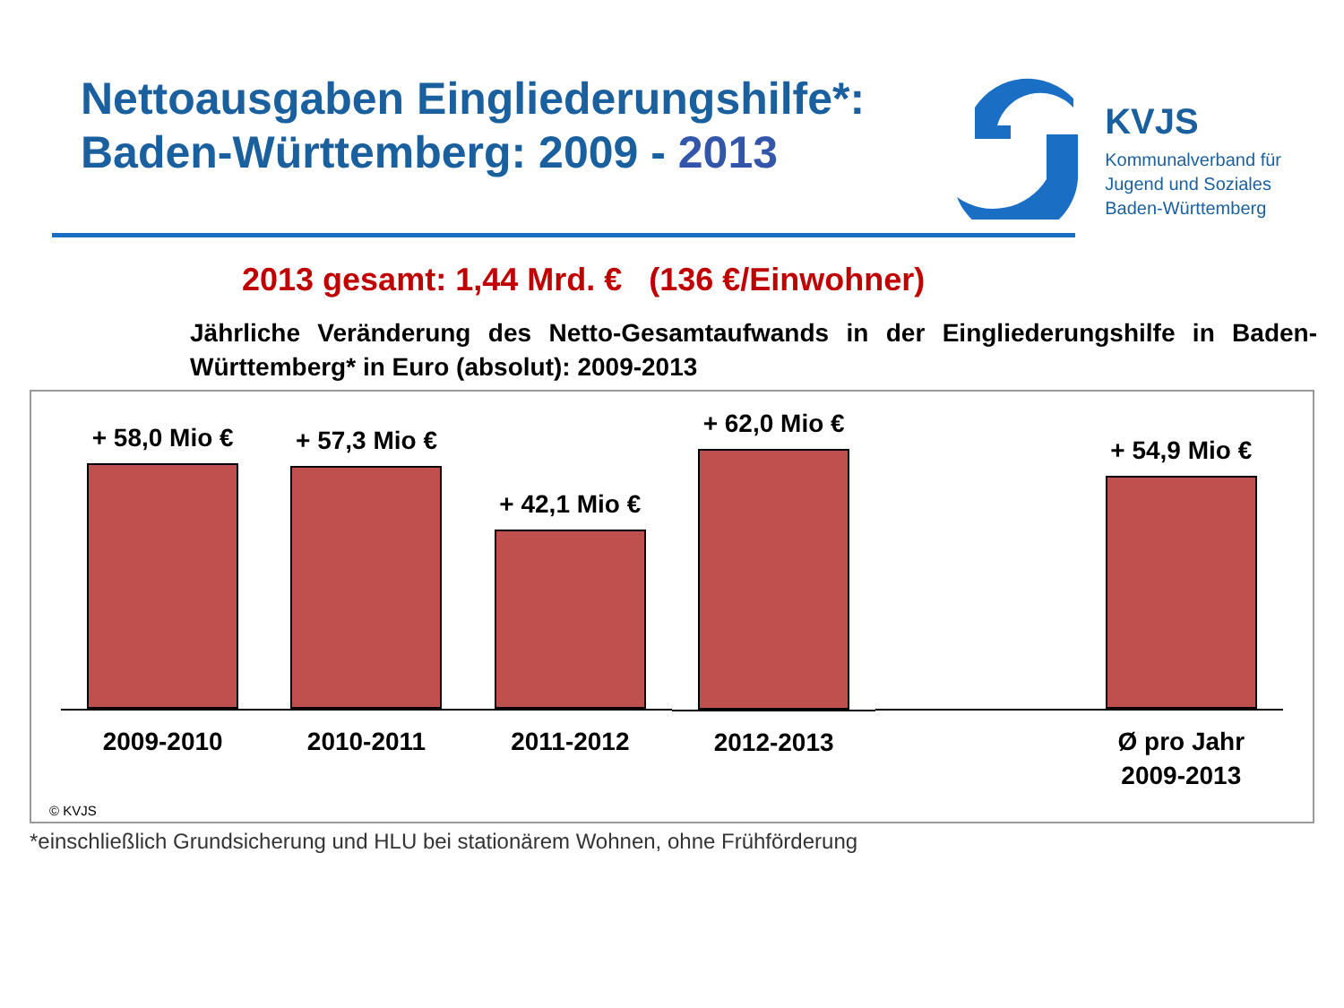Nettoausgaben Eingliederungshilfe*:
Baden-Württemberg: 2009 - 2013
KVJS
Kommunalverband für
Jugend und Soziales
Baden-Württemberg
2013 gesamt: 1,44 Mrd. € (136 €/Einwohner)
Jährliche Veränderung des Netto-Gesamtaufwands in der Eingliederungshilfe in Baden-Württemberg* in Euro (absolut): 2009-2013
+ 58,0 Mio €
2009-2010
+ 57,3 Mio €
2010-2011
+ 42,1 Mio €
2011-2012
+ 62,0 Mio €
2012-2013
+ 54,9 Mio €
Ø pro Jahr
2009-2013
© KVJS
*einschließlich Grundsicherung und HLU bei stationärem Wohnen, ohne Frühförderung